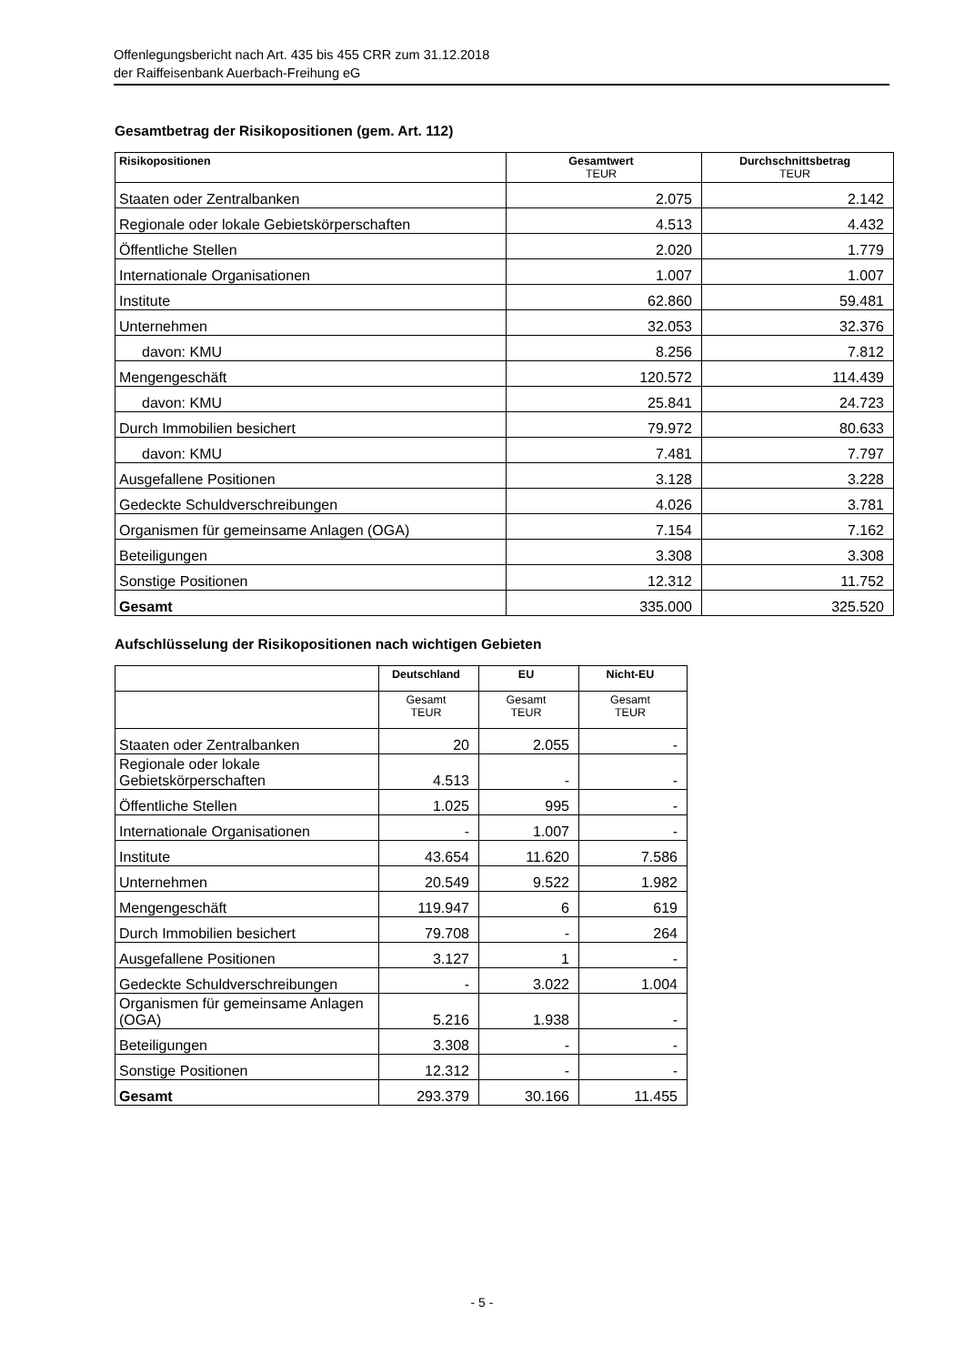Offenlegungsbericht nach Art. 435 bis 455 CRR zum 31.12.2018
der Raiffeisenbank Auerbach-Freihung eG
Gesamtbetrag der Risikopositionen (gem. Art. 112)
| Risikopositionen | Gesamtwert TEUR | Durchschnittsbetrag TEUR |
| --- | --- | --- |
| Staaten oder Zentralbanken | 2.075 | 2.142 |
| Regionale oder lokale Gebietskörperschaften | 4.513 | 4.432 |
| Öffentliche Stellen | 2.020 | 1.779 |
| Internationale Organisationen | 1.007 | 1.007 |
| Institute | 62.860 | 59.481 |
| Unternehmen | 32.053 | 32.376 |
| davon: KMU | 8.256 | 7.812 |
| Mengengeschäft | 120.572 | 114.439 |
| davon: KMU | 25.841 | 24.723 |
| Durch Immobilien besichert | 79.972 | 80.633 |
| davon: KMU | 7.481 | 7.797 |
| Ausgefallene Positionen | 3.128 | 3.228 |
| Gedeckte Schuldverschreibungen | 4.026 | 3.781 |
| Organismen für gemeinsame Anlagen (OGA) | 7.154 | 7.162 |
| Beteiligungen | 3.308 | 3.308 |
| Sonstige Positionen | 12.312 | 11.752 |
| Gesamt | 335.000 | 325.520 |
Aufschlüsselung der Risikopositionen nach wichtigen Gebieten
| | Deutschland | EU | Nicht-EU |
| --- | --- | --- | --- |
| | Gesamt TEUR | Gesamt TEUR | Gesamt TEUR |
| Staaten oder Zentralbanken | 20 | 2.055 | - |
| Regionale oder lokale Gebietskörperschaften | 4.513 | - | - |
| Öffentliche Stellen | 1.025 | 995 | - |
| Internationale Organisationen | - | 1.007 | - |
| Institute | 43.654 | 11.620 | 7.586 |
| Unternehmen | 20.549 | 9.522 | 1.982 |
| Mengengeschäft | 119.947 | 6 | 619 |
| Durch Immobilien besichert | 79.708 | - | 264 |
| Ausgefallene Positionen | 3.127 | 1 | - |
| Gedeckte Schuldverschreibungen | - | 3.022 | 1.004 |
| Organismen für gemeinsame Anlagen (OGA) | 5.216 | 1.938 | - |
| Beteiligungen | 3.308 | - | - |
| Sonstige Positionen | 12.312 | - | - |
| Gesamt | 293.379 | 30.166 | 11.455 |
- 5 -